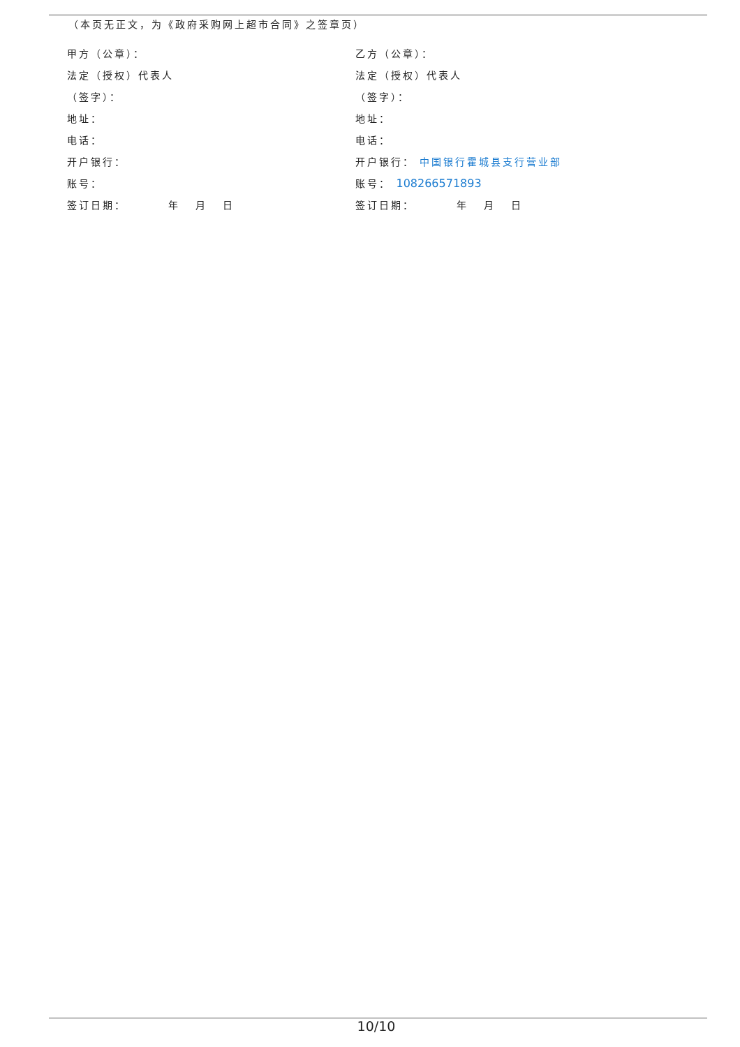（本页无正文，为《政府采购网上超市合同》之签章页）
甲方（公章）：
法定（授权）代表人
（签字）：
地址：
电话：
开户银行：
账号：
签订日期： 年 月 日
乙方（公章）：
法定（授权）代表人
（签字）：
地址：
电话：
开户银行： 中国银行霍城县支行营业部
账号： 108266571893
签订日期： 年 月 日
10/10